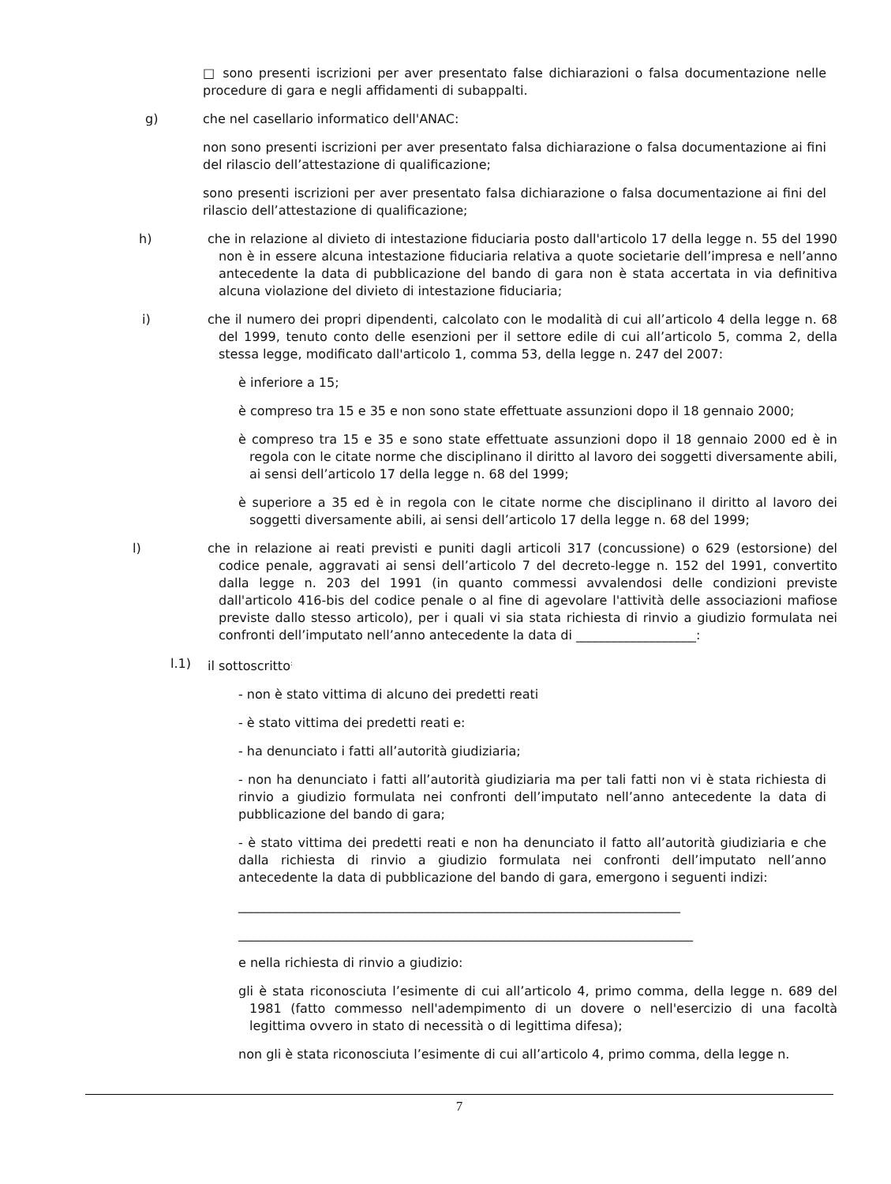□ sono presenti iscrizioni per aver presentato false dichiarazioni o falsa documentazione nelle procedure di gara e negli affidamenti di subappalti.
g) che nel casellario informatico dell'ANAC:
non sono presenti iscrizioni per aver presentato falsa dichiarazione o falsa documentazione ai fini del rilascio dell’attestazione di qualificazione;
sono presenti iscrizioni per aver presentato falsa dichiarazione o falsa documentazione ai fini del rilascio dell’attestazione di qualificazione;
h) che in relazione al divieto di intestazione fiduciaria posto dall'articolo 17 della legge n. 55 del 1990 non è in essere alcuna intestazione fiduciaria relativa a quote societarie dell’impresa e nell’anno antecedente la data di pubblicazione del bando di gara non è stata accertata in via definitiva alcuna violazione del divieto di intestazione fiduciaria;
i) che il numero dei propri dipendenti, calcolato con le modalità di cui all’articolo 4 della legge n. 68 del 1999, tenuto conto delle esenzioni per il settore edile di cui all’articolo 5, comma 2, della stessa legge, modificato dall'articolo 1, comma 53, della legge n. 247 del 2007:
è inferiore a 15;
è compreso tra 15 e 35 e non sono state effettuate assunzioni dopo il 18 gennaio 2000;
è compreso tra 15 e 35 e sono state effettuate assunzioni dopo il 18 gennaio 2000 ed è in regola con le citate norme che disciplinano il diritto al lavoro dei soggetti diversamente abili, ai sensi dell’articolo 17 della legge n. 68 del 1999;
è superiore a 35 ed è in regola con le citate norme che disciplinano il diritto al lavoro dei soggetti diversamente abili, ai sensi dell’articolo 17 della legge n. 68 del 1999;
l) che in relazione ai reati previsti e puniti dagli articoli 317 (concussione) o 629 (estorsione) del codice penale, aggravati ai sensi dell’articolo 7 del decreto-legge n. 152 del 1991, convertito dalla legge n. 203 del 1991 (in quanto commessi avvalendosi delle condizioni previste dall'articolo 416-bis del codice penale o al fine di agevolare l'attività delle associazioni mafiose previste dallo stesso articolo), per i quali vi sia stata richiesta di rinvio a giudizio formulata nei confronti dell’imputato nell’anno antecedente la data di ___________________:
l.1) il sottoscritto<sup>:</sup>
- non è stato vittima di alcuno dei predetti reati
- è stato vittima dei predetti reati e:
- ha denunciato i fatti all’autorità giudiziaria;
- non ha denunciato i fatti all’autorità giudiziaria ma per tali fatti non vi è stata richiesta di rinvio a giudizio formulata nei confronti dell’imputato nell’anno antecedente la data di pubblicazione del bando di gara;
- è stato vittima dei predetti reati e non ha denunciato il fatto all’autorità giudiziaria e che dalla richiesta di rinvio a giudizio formulata nei confronti dell’imputato nell’anno antecedente la data di pubblicazione del bando di gara, emergono i seguenti indizi:
______________________________________________________________________
________________________________________________________________________
e nella richiesta di rinvio a giudizio:
gli è stata riconosciuta l’esimente di cui all’articolo 4, primo comma, della legge n. 689 del 1981 (fatto commesso nell'adempimento di un dovere o nell'esercizio di una facoltà legittima ovvero in stato di necessità o di legittima difesa);
non gli è stata riconosciuta l’esimente di cui all’articolo 4, primo comma, della legge n.
7